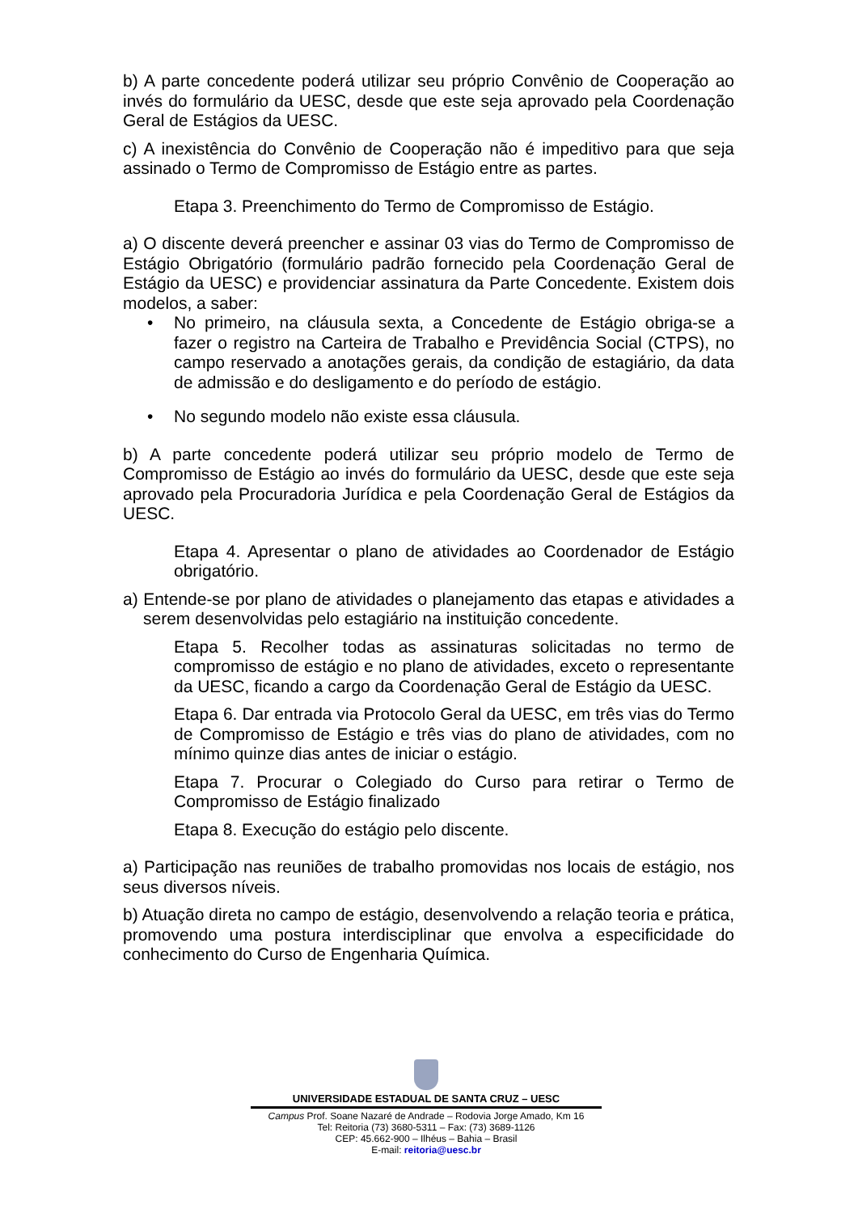b) A parte concedente poderá utilizar seu próprio Convênio de Cooperação ao invés do formulário da UESC, desde que este seja aprovado pela Coordenação Geral de Estágios da UESC.
c) A inexistência do Convênio de Cooperação não é impeditivo para que seja assinado o Termo de Compromisso de Estágio entre as partes.
Etapa 3. Preenchimento do Termo de Compromisso de Estágio.
a) O discente deverá preencher e assinar 03 vias do Termo de Compromisso de Estágio Obrigatório (formulário padrão fornecido pela Coordenação Geral de Estágio da UESC) e providenciar assinatura da Parte Concedente. Existem dois modelos, a saber:
• No primeiro, na cláusula sexta, a Concedente de Estágio obriga-se a fazer o registro na Carteira de Trabalho e Previdência Social (CTPS), no campo reservado a anotações gerais, da condição de estagiário, da data de admissão e do desligamento e do período de estágio.
• No segundo modelo não existe essa cláusula.
b) A parte concedente poderá utilizar seu próprio modelo de Termo de Compromisso de Estágio ao invés do formulário da UESC, desde que este seja aprovado pela Procuradoria Jurídica e pela Coordenação Geral de Estágios da UESC.
Etapa 4. Apresentar o plano de atividades ao Coordenador de Estágio obrigatório.
a) Entende-se por plano de atividades o planejamento das etapas e atividades a serem desenvolvidas pelo estagiário na instituição concedente.
Etapa 5. Recolher todas as assinaturas solicitadas no termo de compromisso de estágio e no plano de atividades, exceto o representante da UESC, ficando a cargo da Coordenação Geral de Estágio da UESC.
Etapa 6. Dar entrada via Protocolo Geral da UESC, em três vias do Termo de Compromisso de Estágio e três vias do plano de atividades, com no mínimo quinze dias antes de iniciar o estágio.
Etapa 7. Procurar o Colegiado do Curso para retirar o Termo de Compromisso de Estágio finalizado
Etapa 8. Execução do estágio pelo discente.
a) Participação nas reuniões de trabalho promovidas nos locais de estágio, nos seus diversos níveis.
b) Atuação direta no campo de estágio, desenvolvendo a relação teoria e prática, promovendo uma postura interdisciplinar que envolva a especificidade do conhecimento do Curso de Engenharia Química.
UNIVERSIDADE ESTADUAL DE SANTA CRUZ – UESC
Campus Prof. Soane Nazaré de Andrade – Rodovia Jorge Amado, Km 16
Tel: Reitoria (73) 3680-5311 – Fax: (73) 3689-1126
CEP: 45.662-900 – Ilhéus – Bahia – Brasil
E-mail: reitoria@uesc.br